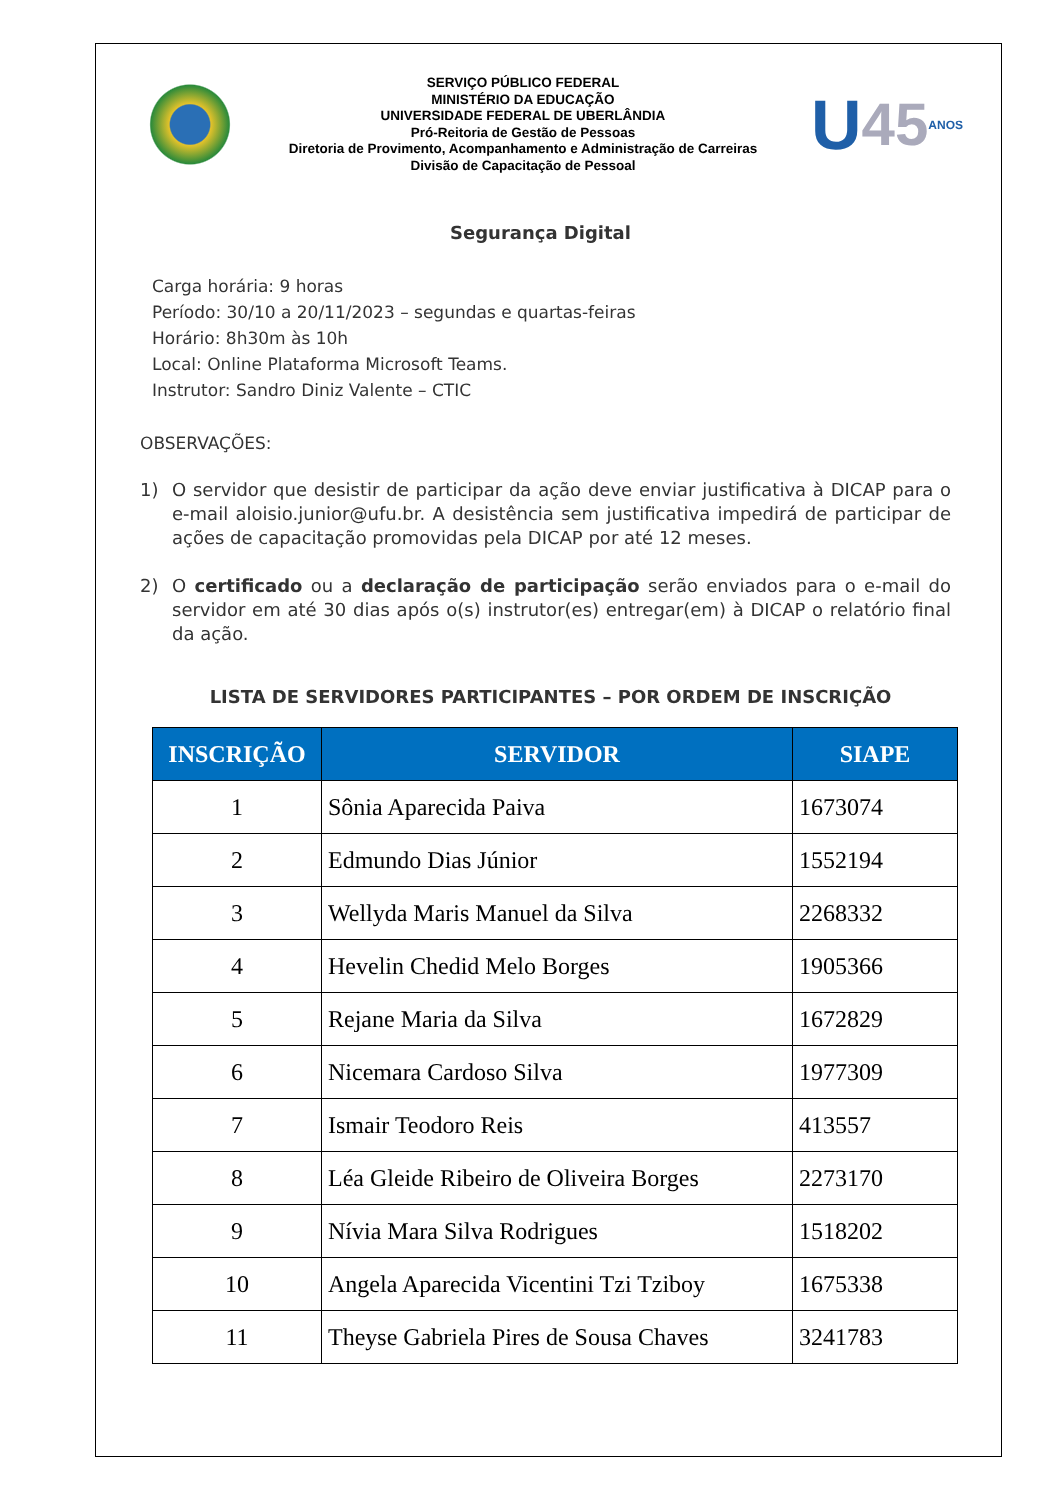SERVIÇO PÚBLICO FEDERAL
MINISTÉRIO DA EDUCAÇÃO
UNIVERSIDADE FEDERAL DE UBERLÂNDIA
Pró-Reitoria de Gestão de Pessoas
Diretoria de Provimento, Acompanhamento e Administração de Carreiras
Divisão de Capacitação de Pessoal
U 45 ANOS
Segurança Digital
Carga horária: 9 horas
Período: 30/10 a 20/11/2023 – segundas e quartas-feiras
Horário: 8h30m às 10h
Local: Online Plataforma Microsoft Teams.
Instrutor: Sandro Diniz Valente – CTIC
OBSERVAÇÕES:
1) O servidor que desistir de participar da ação deve enviar justificativa à DICAP para o e-mail aloisio.junior@ufu.br. A desistência sem justificativa impedirá de participar de ações de capacitação promovidas pela DICAP por até 12 meses.
2) O certificado ou a declaração de participação serão enviados para o e-mail do servidor em até 30 dias após o(s) instrutor(es) entregar(em) à DICAP o relatório final da ação.
LISTA DE SERVIDORES PARTICIPANTES – POR ORDEM DE INSCRIÇÃO
| INSCRIÇÃO | SERVIDOR | SIAPE |
| --- | --- | --- |
| 1 | Sônia Aparecida Paiva | 1673074 |
| 2 | Edmundo Dias Júnior | 1552194 |
| 3 | Wellyda Maris Manuel da Silva | 2268332 |
| 4 | Hevelin Chedid Melo Borges | 1905366 |
| 5 | Rejane Maria da Silva | 1672829 |
| 6 | Nicemara Cardoso Silva | 1977309 |
| 7 | Ismair Teodoro Reis | 413557 |
| 8 | Léa Gleide Ribeiro de Oliveira Borges | 2273170 |
| 9 | Nívia Mara Silva Rodrigues | 1518202 |
| 10 | Angela Aparecida Vicentini Tzi Tziboy | 1675338 |
| 11 | Theyse Gabriela Pires de Sousa Chaves | 3241783 |